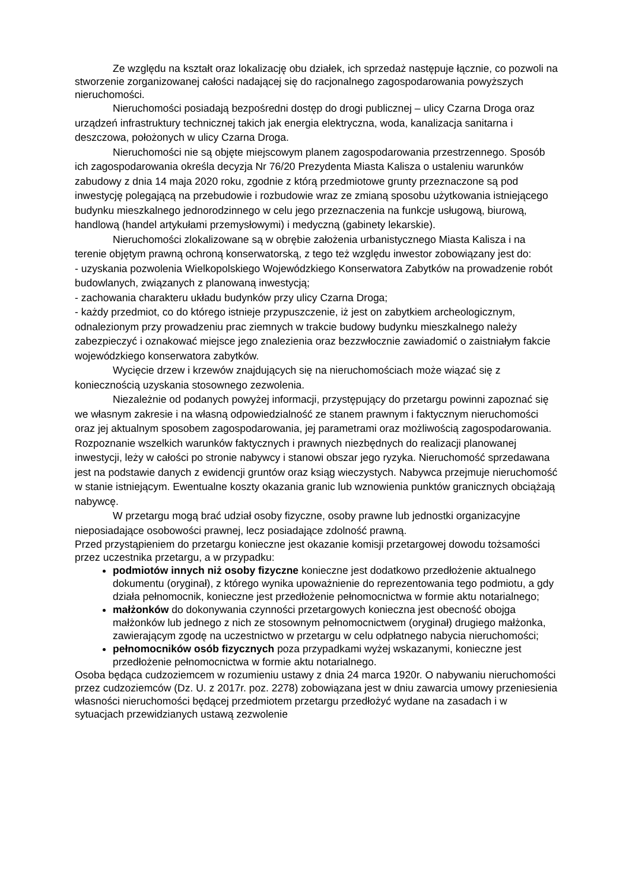Ze względu na kształt oraz lokalizację obu działek, ich sprzedaż następuje łącznie, co pozwoli na stworzenie zorganizowanej całości nadającej się do racjonalnego zagospodarowania powyższych nieruchomości.
Nieruchomości posiadają bezpośredni dostęp do drogi publicznej – ulicy Czarna Droga oraz urządzeń infrastruktury technicznej takich jak energia elektryczna, woda, kanalizacja sanitarna i deszczowa, położonych w ulicy Czarna Droga.
Nieruchomości nie są objęte miejscowym planem zagospodarowania przestrzennego. Sposób ich zagospodarowania określa decyzja Nr 76/20 Prezydenta Miasta Kalisza o ustaleniu warunków zabudowy z dnia 14 maja 2020 roku, zgodnie z którą przedmiotowe grunty przeznaczone są pod inwestycję polegającą na przebudowie i rozbudowie wraz ze zmianą sposobu użytkowania istniejącego budynku mieszkalnego jednorodzinnego w celu jego przeznaczenia na funkcje usługową, biurową, handlową (handel artykułami przemysłowymi) i medyczną (gabinety lekarskie).
Nieruchomości zlokalizowane są w obrębie założenia urbanistycznego Miasta Kalisza i na terenie objętym prawną ochroną konserwatorską, z tego też względu inwestor zobowiązany jest do:
- uzyskania pozwolenia Wielkopolskiego Wojewódzkiego Konserwatora Zabytków na prowadzenie robót budowlanych, związanych z planowaną inwestycją;
- zachowania charakteru układu budynków przy ulicy Czarna Droga;
- każdy przedmiot, co do którego istnieje przypuszczenie, iż jest on zabytkiem archeologicznym, odnalezionym przy prowadzeniu prac ziemnych w trakcie budowy budynku mieszkalnego należy zabezpieczyć i oznakować miejsce jego znalezienia oraz bezzwłocznie zawiadomić o zaistniałym fakcie wojewódzkiego konserwatora zabytków.
Wycięcie drzew i krzewów znajdujących się na nieruchomościach może wiązać się z koniecznością uzyskania stosownego zezwolenia.
Niezależnie od podanych powyżej informacji, przystępujący do przetargu powinni zapoznać się we własnym zakresie i na własną odpowiedzialność ze stanem prawnym i faktycznym nieruchomości oraz jej aktualnym sposobem zagospodarowania, jej parametrami oraz możliwością zagospodarowania. Rozpoznanie wszelkich warunków faktycznych i prawnych niezbędnych do realizacji planowanej inwestycji, leży w całości po stronie nabywcy i stanowi obszar jego ryzyka. Nieruchomość sprzedawana jest na podstawie danych z ewidencji gruntów oraz ksiąg wieczystych. Nabywca przejmuje nieruchomość w stanie istniejącym. Ewentualne koszty okazania granic lub wznowienia punktów granicznych obciążają nabywcę.
W przetargu mogą brać udział osoby fizyczne, osoby prawne lub jednostki organizacyjne nieposiadające osobowości prawnej, lecz posiadające zdolność prawną.
Przed przystąpieniem do przetargu konieczne jest okazanie komisji przetargowej dowodu tożsamości przez uczestnika przetargu, a w przypadku:
podmiotów innych niż osoby fizyczne konieczne jest dodatkowo przedłożenie aktualnego dokumentu (oryginał), z którego wynika upoważnienie do reprezentowania tego podmiotu, a gdy działa pełnomocnik, konieczne jest przedłożenie pełnomocnictwa w formie aktu notarialnego;
małżonków do dokonywania czynności przetargowych konieczna jest obecność obojga małżonków lub jednego z nich ze stosownym pełnomocnictwem (oryginał) drugiego małżonka, zawierającym zgodę na uczestnictwo w przetargu w celu odpłatnego nabycia nieruchomości;
pełnomocników osób fizycznych poza przypadkami wyżej wskazanymi, konieczne jest przedłożenie pełnomocnictwa w formie aktu notarialnego.
Osoba będąca cudzoziemcem w rozumieniu ustawy z dnia 24 marca 1920r. O nabywaniu nieruchomości przez cudzoziemców (Dz. U. z 2017r. poz. 2278) zobowiązana jest w dniu zawarcia umowy przeniesienia własności nieruchomości będącej przedmiotem przetargu przedłożyć wydane na zasadach i w sytuacjach przewidzianych ustawą zezwolenie